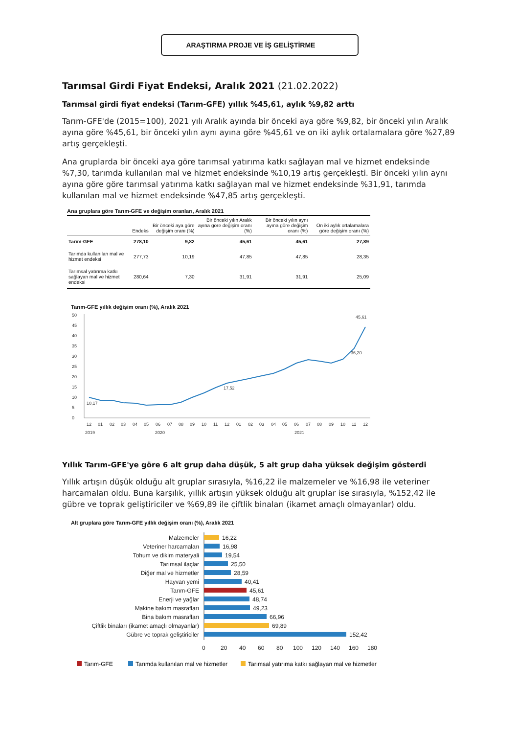ARAŞTIRMA PROJE VE İŞ GELİŞTİRME
Tarımsal Girdi Fiyat Endeksi, Aralık 2021 (21.02.2022)
Tarımsal girdi fiyat endeksi (Tarım-GFE) yıllık %45,61, aylık %9,82 arttı
Tarım-GFE'de (2015=100), 2021 yılı Aralık ayında bir önceki aya göre %9,82, bir önceki yılın Aralık ayına göre %45,61, bir önceki yılın aynı ayına göre %45,61 ve on iki aylık ortalamalara göre %27,89 artış gerçekleşti.
Ana gruplarda bir önceki aya göre tarımsal yatırıma katkı sağlayan mal ve hizmet endeksinde %7,30, tarımda kullanılan mal ve hizmet endeksinde %10,19 artış gerçekleşti. Bir önceki yılın aynı ayına göre göre tarımsal yatırıma katkı sağlayan mal ve hizmet endeksinde %31,91, tarımda kullanılan mal ve hizmet endeksinde %47,85 artış gerçekleşti.
Ana gruplara göre Tarım-GFE ve değişim oranları, Aralık 2021
| | Endeks | Bir önceki aya göre değişim oranı (%) | Bir önceki yılın Aralık ayına göre değişim oranı (%) | Bir önceki yılın aynı ayına göre değişim oranı (%) | On iki aylık ortalamalara göre değişim oranı (%) |
| --- | --- | --- | --- | --- | --- |
| Tarım-GFE | 278,10 | 9,82 | 45,61 | 45,61 | 27,89 |
| Tarımda kullanılan mal ve hizmet endeksi | 277,73 | 10,19 | 47,85 | 47,85 | 28,35 |
| Tarımsal yatırıma katkı sağlayan mal ve hizmet endeksi | 280,64 | 7,30 | 31,91 | 31,91 | 25,09 |
Tarım-GFE yıllık değişim oranı (%), Aralık 2021
50
45
40
35
30
25
20
15
10
5
0
10,17
17,52
36,20
45,61
12
01
02
03
04
05
06
07
08
09
10
11
12
01
02
03
04
05
06
07
08
09
10
11
12
2019
2020
2021
Yıllık Tarım-GFE'ye göre 6 alt grup daha düşük, 5 alt grup daha yüksek değişim gösterdi
Yıllık artışın düşük olduğu alt gruplar sırasıyla, %16,22 ile malzemeler ve %16,98 ile veteriner harcamaları oldu. Buna karşılık, yıllık artışın yüksek olduğu alt gruplar ise sırasıyla, %152,42 ile gübre ve toprak geliştiriciler ve %69,89 ile çiftlik binaları (ikamet amaçlı olmayanlar) oldu.
Alt gruplara göre Tarım-GFE yıllık değişim oranı (%), Aralık 2021
Malzemeler
Veteriner harcamaları
Tohum ve dikim materyali
Tarımsal ilaçlar
Diğer mal ve hizmetler
Hayvan yemi
Tarım-GFE
Enerji ve yağlar
Makine bakım masrafları
Bina bakım masrafları
Çiftlik binaları (ikamet amaçlı olmayanlar)
Gübre ve toprak geliştiriciler
16,22
16,98
19,54
25,50
28,59
40,41
45,61
48,74
49,23
66,96
69,89
152,42
0
20
40
60
80
100
120
140
160
180
Tarım-GFE
Tarımda kullanılan mal ve hizmetler
Tarımsal yatırıma katkı sağlayan mal ve hizmetler